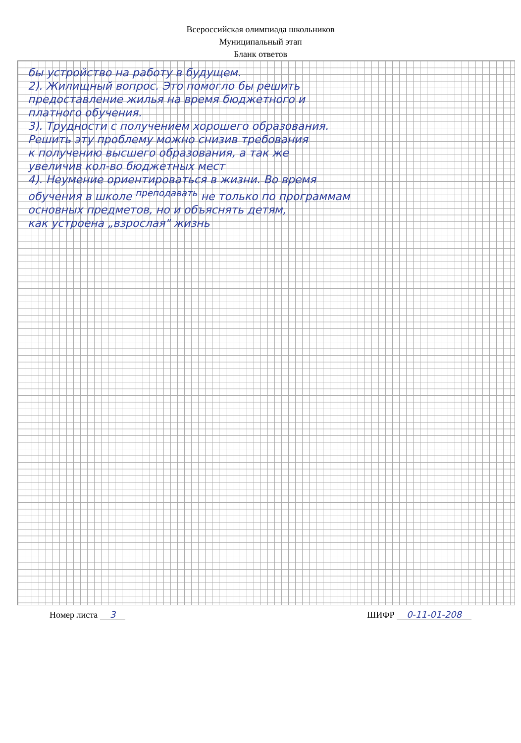Всероссийская олимпиада школьников
Муниципальный этап
Бланк ответов
бы устройство на работу в будущем.
2). Жилищный вопрос. Это помогло бы решить
предоставление жилья на время бюджетного и
платного обучения.
3). Трудности с получением хорошего образования.
Решить эту проблему можно снизив требования
к получению высшего образования, а так же
увеличив кол-во бюджетных мест
4). Неумение ориентироваться в жизни. Во время
обучения в школе <sup>преподавать</sup> не только по программам
основных предметов, но и объяснять детям,
как устроена „взрослая" жизнь
Номер листа 3 ШИФР 0-11-01-208